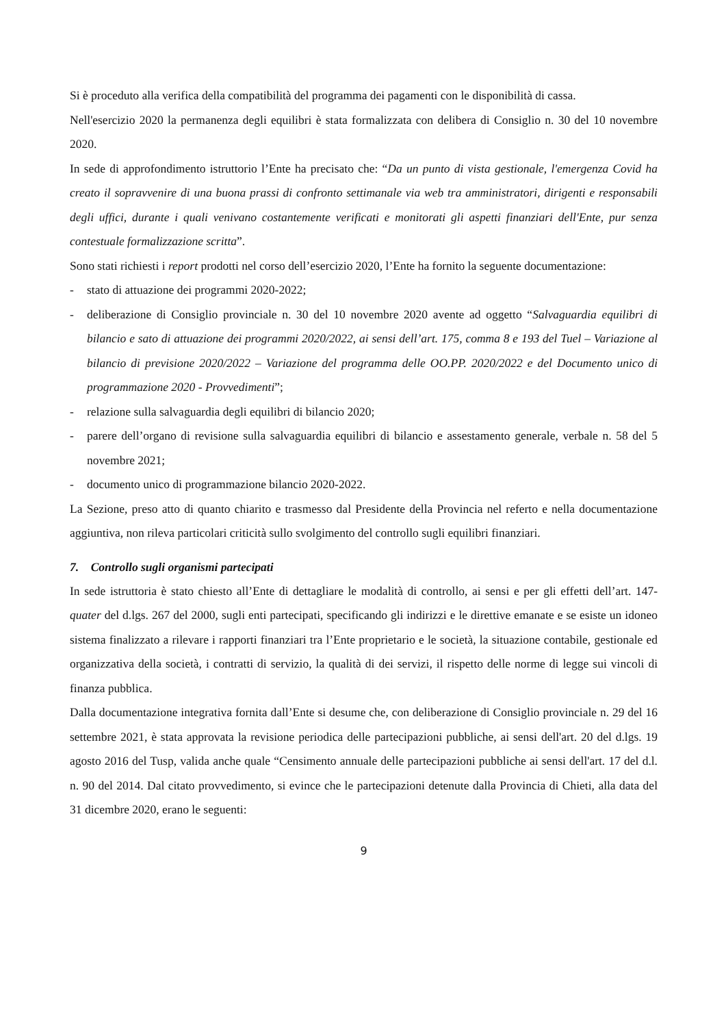Si è proceduto alla verifica della compatibilità del programma dei pagamenti con le disponibilità di cassa.
Nell'esercizio 2020 la permanenza degli equilibri è stata formalizzata con delibera di Consiglio n. 30 del 10 novembre 2020.
In sede di approfondimento istruttorio l’Ente ha precisato che: “Da un punto di vista gestionale, l'emergenza Covid ha creato il sopravvenire di una buona prassi di confronto settimanale via web tra amministratori, dirigenti e responsabili degli uffici, durante i quali venivano costantemente verificati e monitorati gli aspetti finanziari dell'Ente, pur senza contestuale formalizzazione scritta”.
Sono stati richiesti i report prodotti nel corso dell’esercizio 2020, l’Ente ha fornito la seguente documentazione:
- stato di attuazione dei programmi 2020-2022;
- deliberazione di Consiglio provinciale n. 30 del 10 novembre 2020 avente ad oggetto “Salvaguardia equilibri di bilancio e sato di attuazione dei programmi 2020/2022, ai sensi dell’art. 175, comma 8 e 193 del Tuel – Variazione al bilancio di previsione 2020/2022 – Variazione del programma delle OO.PP. 2020/2022 e del Documento unico di programmazione 2020 - Provvedimenti”;
- relazione sulla salvaguardia degli equilibri di bilancio 2020;
- parere dell’organo di revisione sulla salvaguardia equilibri di bilancio e assestamento generale, verbale n. 58 del 5 novembre 2021;
- documento unico di programmazione bilancio 2020-2022.
La Sezione, preso atto di quanto chiarito e trasmesso dal Presidente della Provincia nel referto e nella documentazione aggiuntiva, non rileva particolari criticità sullo svolgimento del controllo sugli equilibri finanziari.
7. Controllo sugli organismi partecipati
In sede istruttoria è stato chiesto all’Ente di dettagliare le modalità di controllo, ai sensi e per gli effetti dell’art. 147-quater del d.lgs. 267 del 2000, sugli enti partecipati, specificando gli indirizzi e le direttive emanate e se esiste un idoneo sistema finalizzato a rilevare i rapporti finanziari tra l’Ente proprietario e le società, la situazione contabile, gestionale ed organizzativa della società, i contratti di servizio, la qualità di dei servizi, il rispetto delle norme di legge sui vincoli di finanza pubblica.
Dalla documentazione integrativa fornita dall’Ente si desume che, con deliberazione di Consiglio provinciale n. 29 del 16 settembre 2021, è stata approvata la revisione periodica delle partecipazioni pubbliche, ai sensi dell'art. 20 del d.lgs. 19 agosto 2016 del Tusp, valida anche quale “Censimento annuale delle partecipazioni pubbliche ai sensi dell'art. 17 del d.l. n. 90 del 2014. Dal citato provvedimento, si evince che le partecipazioni detenute dalla Provincia di Chieti, alla data del 31 dicembre 2020, erano le seguenti:
9